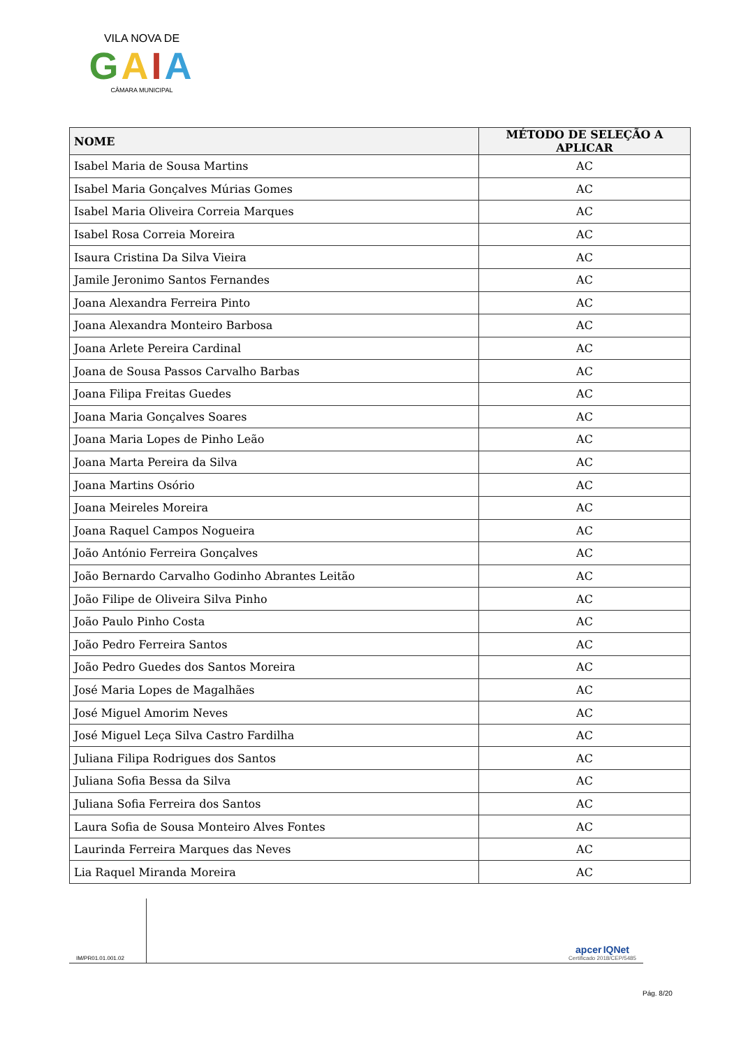VILA NOVA DE
GAIA
CÂMARA MUNICIPAL
| NOME | MÉTODO DE SELEÇÃO A APLICAR |
| --- | --- |
| Isabel Maria de Sousa Martins | AC |
| Isabel Maria Gonçalves Múrias Gomes | AC |
| Isabel Maria Oliveira Correia Marques | AC |
| Isabel Rosa Correia Moreira | AC |
| Isaura Cristina Da Silva Vieira | AC |
| Jamile Jeronimo Santos Fernandes | AC |
| Joana Alexandra Ferreira Pinto | AC |
| Joana Alexandra Monteiro Barbosa | AC |
| Joana Arlete Pereira Cardinal | AC |
| Joana de Sousa Passos Carvalho Barbas | AC |
| Joana Filipa Freitas Guedes | AC |
| Joana Maria Gonçalves Soares | AC |
| Joana Maria Lopes de Pinho Leão | AC |
| Joana Marta Pereira da Silva | AC |
| Joana Martins Osório | AC |
| Joana Meireles Moreira | AC |
| Joana Raquel Campos Nogueira | AC |
| João António Ferreira Gonçalves | AC |
| João Bernardo Carvalho Godinho Abrantes Leitão | AC |
| João Filipe de Oliveira Silva Pinho | AC |
| João Paulo Pinho Costa | AC |
| João Pedro Ferreira Santos | AC |
| João Pedro Guedes dos Santos Moreira | AC |
| José Maria Lopes de Magalhães | AC |
| José Miguel Amorim Neves | AC |
| José Miguel Leça Silva Castro Fardilha | AC |
| Juliana Filipa Rodrigues dos Santos | AC |
| Juliana Sofia Bessa da Silva | AC |
| Juliana Sofia Ferreira dos Santos | AC |
| Laura Sofia de Sousa Monteiro Alves Fontes | AC |
| Laurinda Ferreira Marques das Neves | AC |
| Lia Raquel Miranda Moreira | AC |
IM/PR01.01.001.02
apcer IQNet
Certificado 2018/CEP/5485
Pág. 8/20